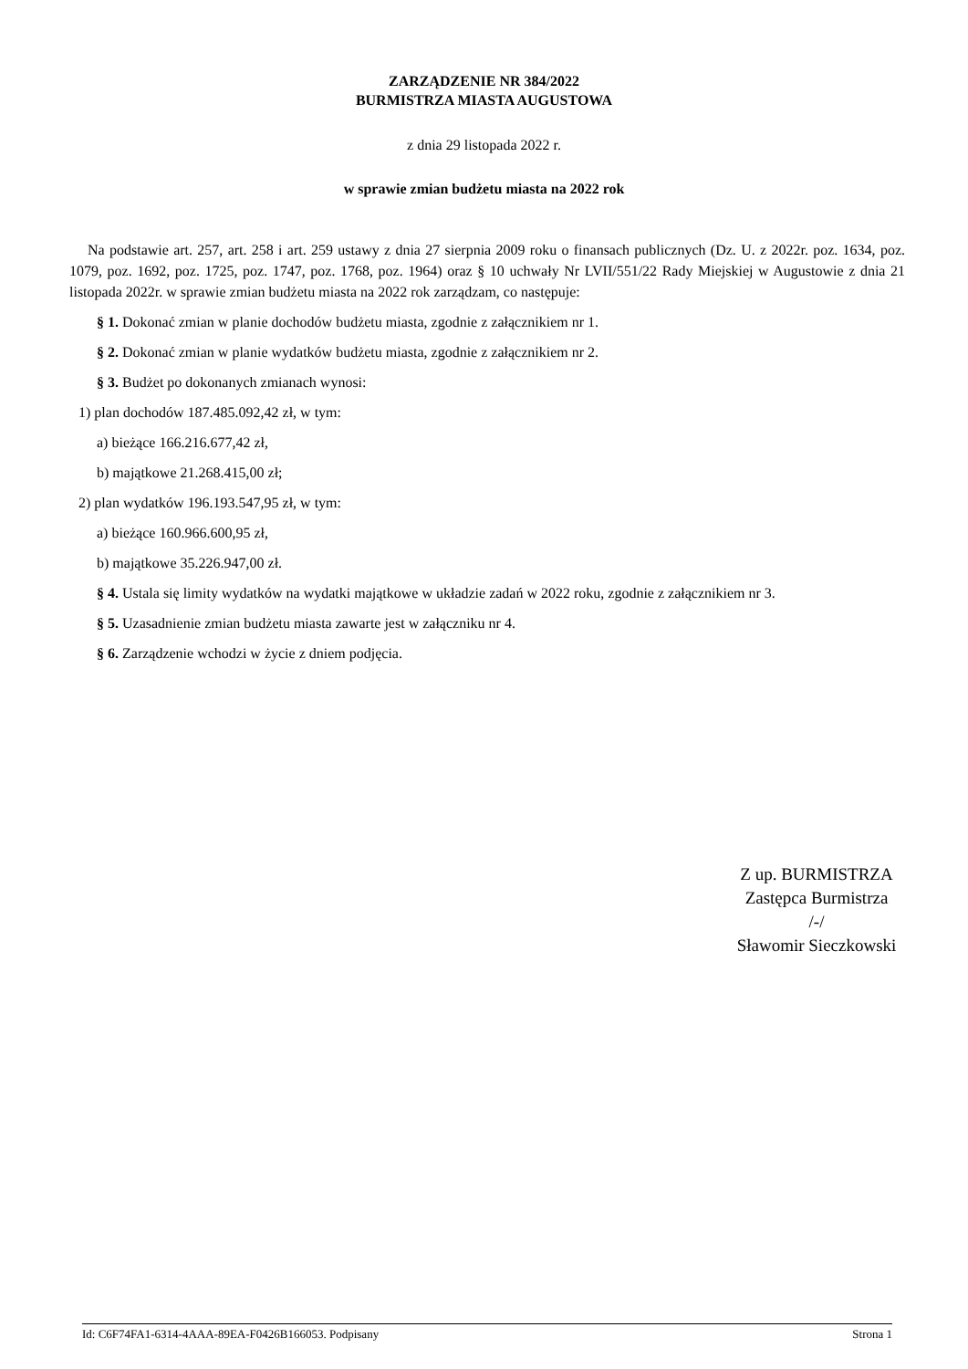ZARZĄDZENIE NR 384/2022
BURMISTRZA MIASTA AUGUSTOWA
z dnia 29 listopada 2022 r.
w sprawie zmian budżetu miasta na 2022 rok
Na podstawie art. 257, art. 258 i art. 259 ustawy z dnia 27 sierpnia 2009 roku o finansach publicznych (Dz. U. z 2022r. poz. 1634, poz. 1079, poz. 1692, poz. 1725, poz. 1747, poz. 1768, poz. 1964) oraz § 10 uchwały Nr LVII/551/22 Rady Miejskiej w Augustowie z dnia 21 listopada 2022r. w sprawie zmian budżetu miasta na 2022 rok zarządzam, co następuje:
§ 1. Dokonać zmian w planie dochodów budżetu miasta, zgodnie z załącznikiem nr 1.
§ 2. Dokonać zmian w planie wydatków budżetu miasta, zgodnie z załącznikiem nr 2.
§ 3. Budżet po dokonanych zmianach wynosi:
1) plan dochodów 187.485.092,42 zł, w tym:
a) bieżące 166.216.677,42 zł,
b) majątkowe 21.268.415,00 zł;
2) plan wydatków 196.193.547,95 zł, w tym:
a) bieżące 160.966.600,95 zł,
b) majątkowe 35.226.947,00 zł.
§ 4. Ustala się limity wydatków na wydatki majątkowe w układzie zadań w 2022 roku, zgodnie z załącznikiem nr 3.
§ 5. Uzasadnienie zmian budżetu miasta zawarte jest w załączniku nr 4.
§ 6. Zarządzenie wchodzi w życie z dniem podjęcia.
Z up. BURMISTRZA
Zastępca Burmistrza
/-/
Sławomir Sieczkowski
Id: C6F74FA1-6314-4AAA-89EA-F0426B166053. Podpisany Strona 1